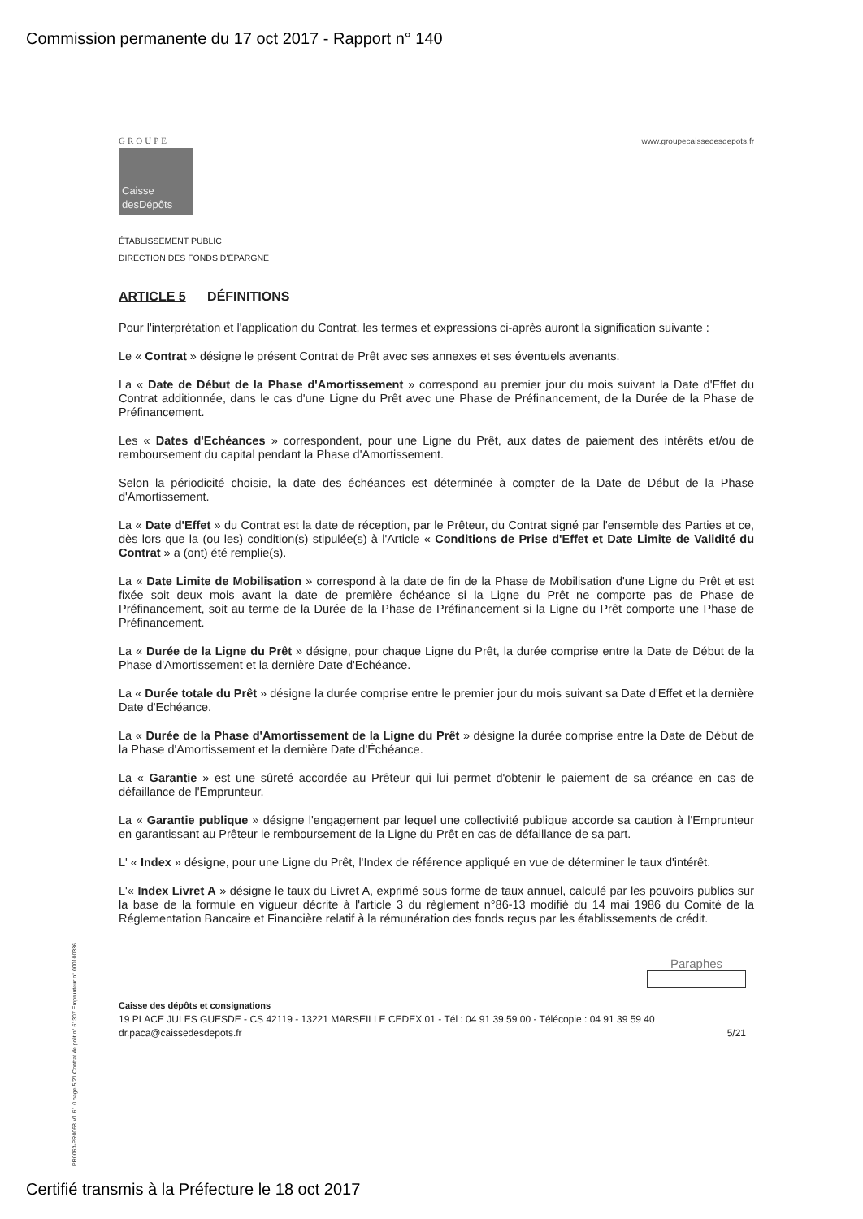Commission permanente du 17 oct 2017 - Rapport n° 140
GROUPE
Caisse desDépôts
www.groupecaissedesdepots.fr
ÉTABLISSEMENT PUBLIC
DIRECTION DES FONDS D'ÉPARGNE
ARTICLE 5 DÉFINITIONS
Pour l'interprétation et l'application du Contrat, les termes et expressions ci-après auront la signification suivante :
Le « Contrat » désigne le présent Contrat de Prêt avec ses annexes et ses éventuels avenants.
La « Date de Début de la Phase d'Amortissement » correspond au premier jour du mois suivant la Date d'Effet du Contrat additionnée, dans le cas d'une Ligne du Prêt avec une Phase de Préfinancement, de la Durée de la Phase de Préfinancement.
Les « Dates d'Echéances » correspondent, pour une Ligne du Prêt, aux dates de paiement des intérêts et/ou de remboursement du capital pendant la Phase d'Amortissement.
Selon la périodicité choisie, la date des échéances est déterminée à compter de la Date de Début de la Phase d'Amortissement.
La « Date d'Effet » du Contrat est la date de réception, par le Prêteur, du Contrat signé par l'ensemble des Parties et ce, dès lors que la (ou les) condition(s) stipulée(s) à l'Article « Conditions de Prise d'Effet et Date Limite de Validité du Contrat » a (ont) été remplie(s).
La « Date Limite de Mobilisation » correspond à la date de fin de la Phase de Mobilisation d'une Ligne du Prêt et est fixée soit deux mois avant la date de première échéance si la Ligne du Prêt ne comporte pas de Phase de Préfinancement, soit au terme de la Durée de la Phase de Préfinancement si la Ligne du Prêt comporte une Phase de Préfinancement.
La « Durée de la Ligne du Prêt » désigne, pour chaque Ligne du Prêt, la durée comprise entre la Date de Début de la Phase d'Amortissement et la dernière Date d'Echéance.
La « Durée totale du Prêt » désigne la durée comprise entre le premier jour du mois suivant sa Date d'Effet et la dernière Date d'Echéance.
La « Durée de la Phase d'Amortissement de la Ligne du Prêt » désigne la durée comprise entre la Date de Début de la Phase d'Amortissement et la dernière Date d'Échéance.
La « Garantie » est une sûreté accordée au Prêteur qui lui permet d'obtenir le paiement de sa créance en cas de défaillance de l'Emprunteur.
La « Garantie publique » désigne l'engagement par lequel une collectivité publique accorde sa caution à l'Emprunteur en garantissant au Prêteur le remboursement de la Ligne du Prêt en cas de défaillance de sa part.
L' « Index » désigne, pour une Ligne du Prêt, l'Index de référence appliqué en vue de déterminer le taux d'intérêt.
L'« Index Livret A » désigne le taux du Livret A, exprimé sous forme de taux annuel, calculé par les pouvoirs publics sur la base de la formule en vigueur décrite à l'article 3 du règlement n°86-13 modifié du 14 mai 1986 du Comité de la Réglementation Bancaire et Financière relatif à la rémunération des fonds reçus par les établissements de crédit.
Paraphes
Caisse des dépôts et consignations
19 PLACE JULES GUESDE - CS 42119 - 13221 MARSEILLE CEDEX 01 - Tél : 04 91 39 59 00 - Télécopie : 04 91 39 59 40
dr.paca@caissedesdepots.fr 5/21
PR0063-PR0068 V1.61.0 page 5/21 Contrat de prêt n° 61307 Emprunteur n° 000100336
Certifié transmis à la Préfecture le 18 oct 2017